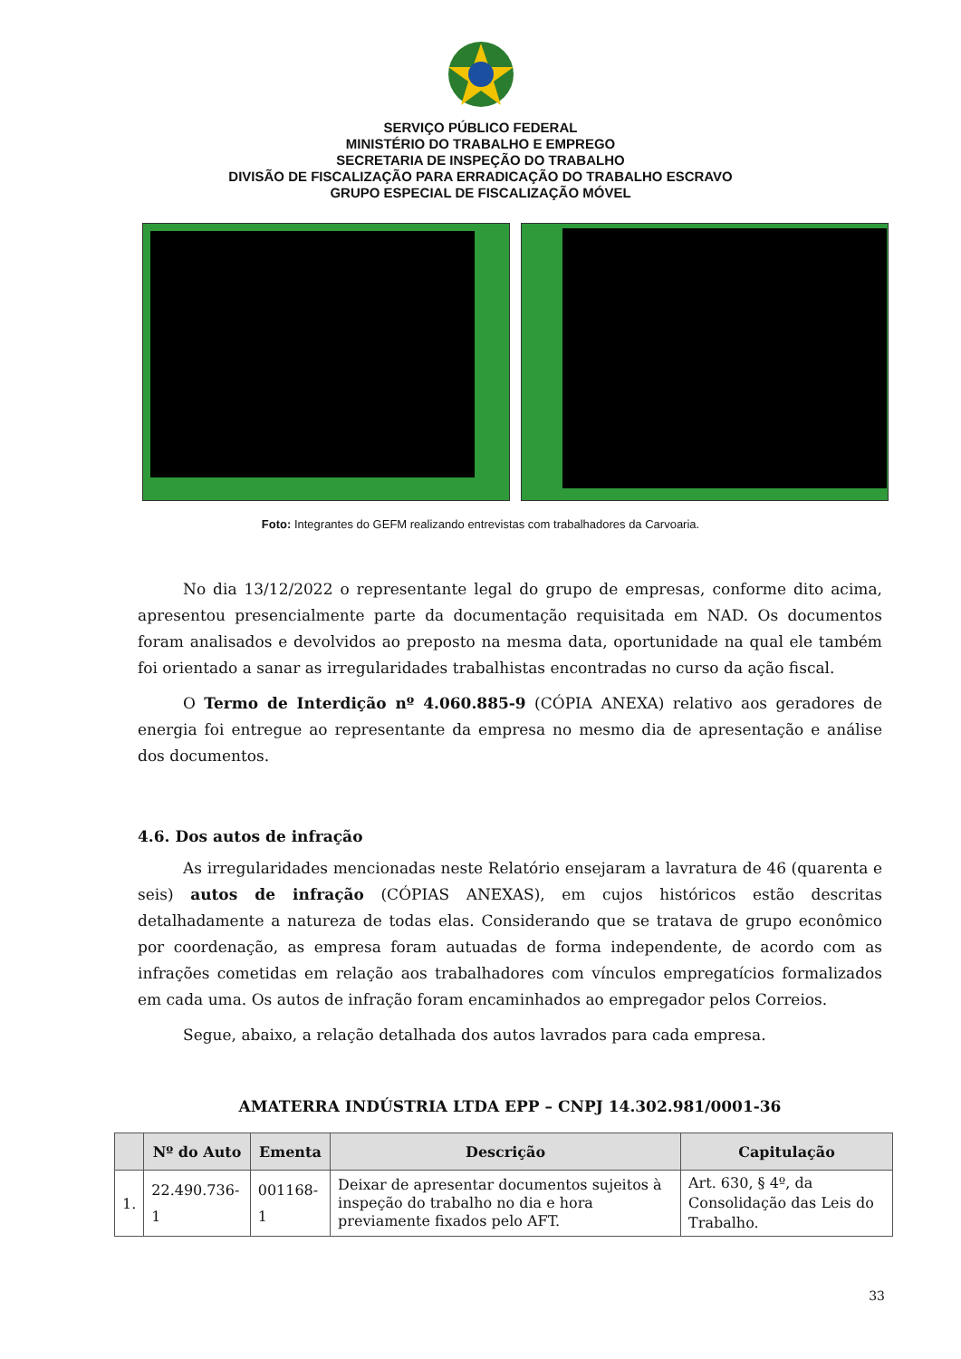SERVIÇO PÚBLICO FEDERAL
MINISTÉRIO DO TRABALHO E EMPREGO
SECRETARIA DE INSPEÇÃO DO TRABALHO
DIVISÃO DE FISCALIZAÇÃO PARA ERRADICAÇÃO DO TRABALHO ESCRAVO
GRUPO ESPECIAL DE FISCALIZAÇÃO MÓVEL
Foto: Integrantes do GEFM realizando entrevistas com trabalhadores da Carvoaria.
No dia 13/12/2022 o representante legal do grupo de empresas, conforme dito acima, apresentou presencialmente parte da documentação requisitada em NAD. Os documentos foram analisados e devolvidos ao preposto na mesma data, oportunidade na qual ele também foi orientado a sanar as irregularidades trabalhistas encontradas no curso da ação fiscal.
O Termo de Interdição nº 4.060.885-9 (CÓPIA ANEXA) relativo aos geradores de energia foi entregue ao representante da empresa no mesmo dia de apresentação e análise dos documentos.
4.6. Dos autos de infração
As irregularidades mencionadas neste Relatório ensejaram a lavratura de 46 (quarenta e seis) autos de infração (CÓPIAS ANEXAS), em cujos históricos estão descritas detalhadamente a natureza de todas elas. Considerando que se tratava de grupo econômico por coordenação, as empresa foram autuadas de forma independente, de acordo com as infrações cometidas em relação aos trabalhadores com vínculos empregatícios formalizados em cada uma. Os autos de infração foram encaminhados ao empregador pelos Correios.
Segue, abaixo, a relação detalhada dos autos lavrados para cada empresa.
AMATERRA INDÚSTRIA LTDA EPP – CNPJ 14.302.981/0001-36
| | Nº do Auto | Ementa | Descrição | Capitulação |
| --- | --- | --- | --- | --- |
| 1. | 22.490.736-1 | 001168-1 | Deixar de apresentar documentos sujeitos à inspeção do trabalho no dia e hora previamente fixados pelo AFT. | Art. 630, § 4º, da Consolidação das Leis do Trabalho. |
33